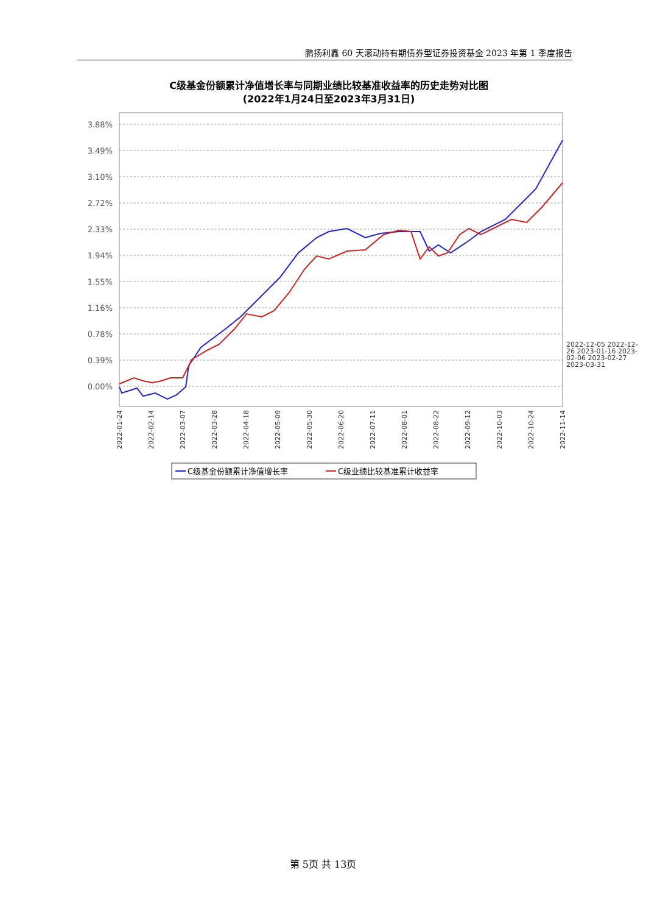鹏扬利鑫 60 天滚动持有期债券型证券投资基金 2023 年第 1 季度报告
C级基金份额累计净值增长率与同期业绩比较基准收益率的历史走势对比图
(2022年1月24日至2023年3月31日)
3.88%
3.49%
3.10%
2.72%
2.33%
1.94%
1.55%
1.16%
0.78%
0.39%
0.00%
2022-01-24
2022-02-14
2022-03-07
2022-03-28
2022-04-18
2022-05-09
2022-05-30
2022-06-20
2022-07-11
2022-08-01
2022-08-22
2022-09-12
2022-10-03
2022-10-24
2022-11-14
C级基金份额累计净值增长率
C级业绩比较基准累计收益率
2022-12-05 2022-12-26 2023-01-16 2023-02-06 2023-02-27 2023-03-31
第 5页 共 13页